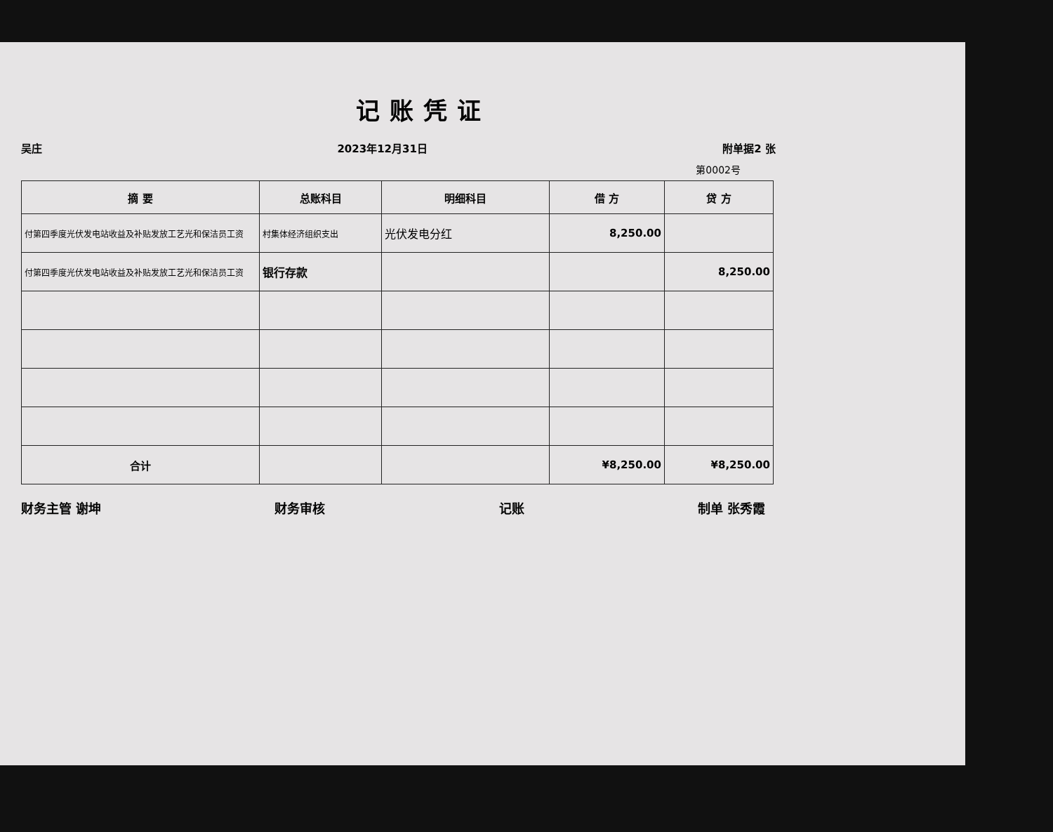记账凭证
吴庄 2023年12月31日 附单据2 张
第0002号
| 摘 要 | 总账科目 | 明细科目 | 借 方 | 贷 方 |
| --- | --- | --- | --- | --- |
| 付第四季度光伏发电站收益及补贴发放工艺光和保洁员工资 | 村集体经济组织支出 | 光伏发电分红 | 8,250.00 | |
| 付第四季度光伏发电站收益及补贴发放工艺光和保洁员工资 | 银行存款 | | | 8,250.00 |
| 合计 | | | ¥8,250.00 | ¥8,250.00 |
财务主管 谢坤 财务审核 记账 制单 张秀霞